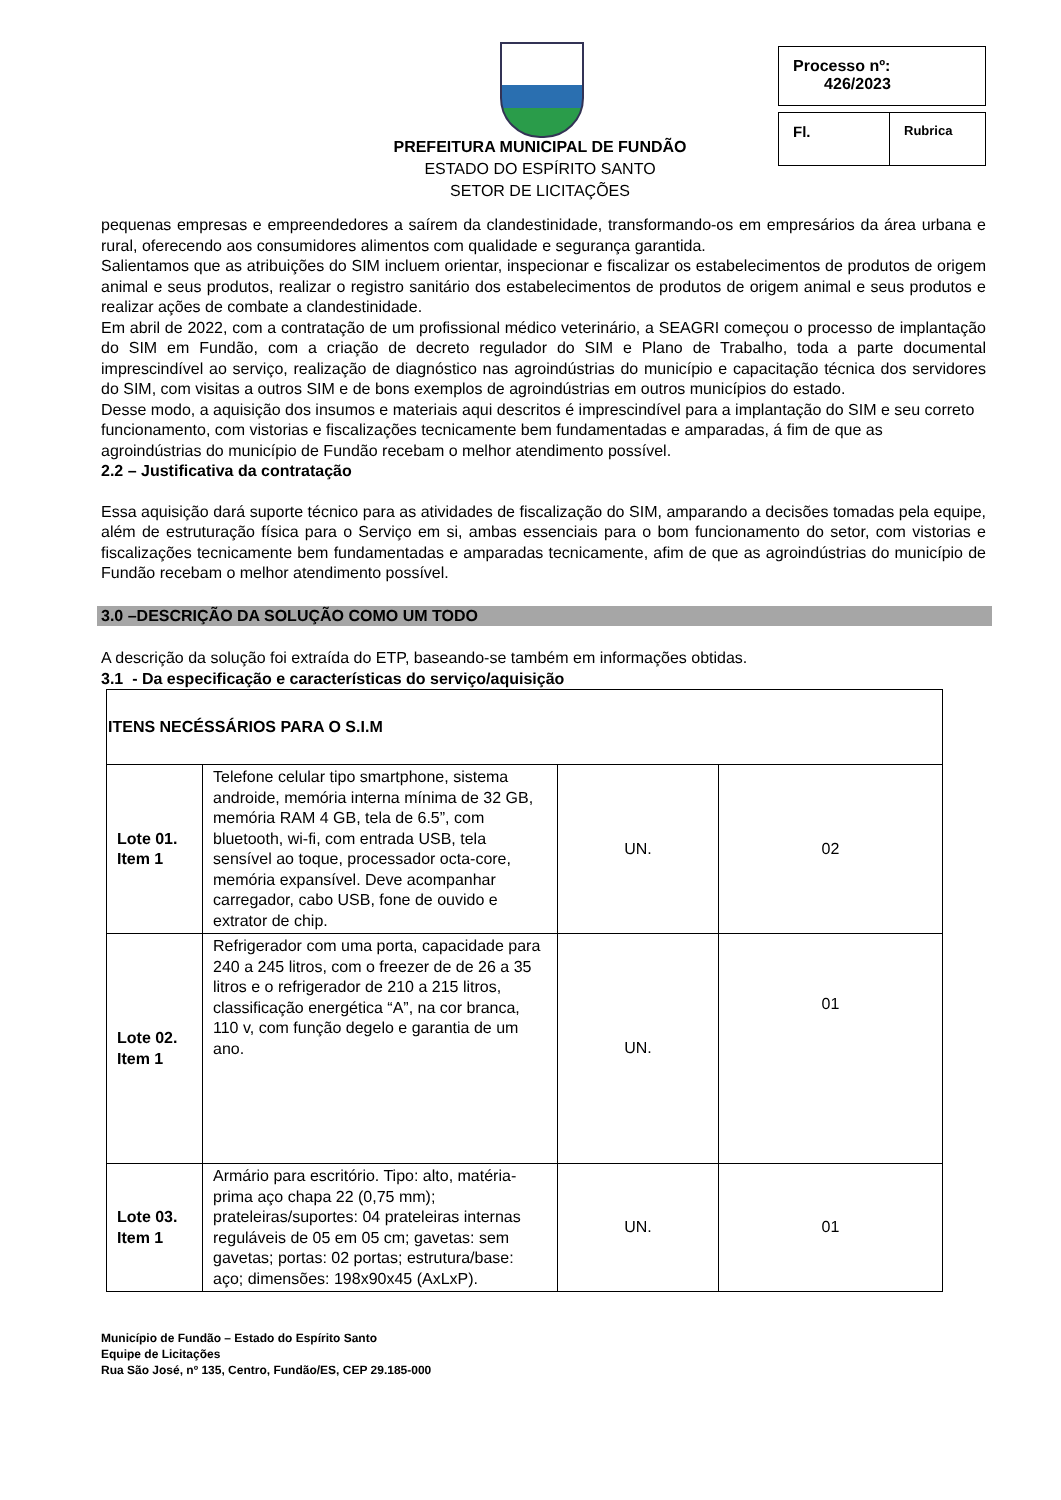PREFEITURA MUNICIPAL DE FUNDÃO
ESTADO DO ESPÍRITO SANTO
SETOR DE LICITAÇÕES
Processo nº:
426/2023
Fl.
Rubrica
pequenas empresas e empreendedores a saírem da clandestinidade, transformando-os em empresários da área urbana e rural, oferecendo aos consumidores alimentos com qualidade e segurança garantida.
Salientamos que as atribuições do SIM incluem orientar, inspecionar e fiscalizar os estabelecimentos de produtos de origem animal e seus produtos, realizar o registro sanitário dos estabelecimentos de produtos de origem animal e seus produtos e realizar ações de combate a clandestinidade.
Em abril de 2022, com a contratação de um profissional médico veterinário, a SEAGRI começou o processo de implantação do SIM em Fundão, com a criação de decreto regulador do SIM e Plano de Trabalho, toda a parte documental imprescindível ao serviço, realização de diagnóstico nas agroindústrias do município e capacitação técnica dos servidores do SIM, com visitas a outros SIM e de bons exemplos de agroindústrias em outros municípios do estado.
Desse modo, a aquisição dos insumos e materiais aqui descritos é imprescindível para a implantação do SIM e seu correto funcionamento, com vistorias e fiscalizações tecnicamente bem fundamentadas e amparadas, á fim de que as agroindústrias do município de Fundão recebam o melhor atendimento possível.
2.2 – Justificativa da contratação
Essa aquisição dará suporte técnico para as atividades de fiscalização do SIM, amparando a decisões tomadas pela equipe, além de estruturação física para o Serviço em si, ambas essenciais para o bom funcionamento do setor, com vistorias e fiscalizações tecnicamente bem fundamentadas e amparadas tecnicamente, afim de que as agroindústrias do município de Fundão recebam o melhor atendimento possível.
3.0 –DESCRIÇÃO DA SOLUÇÃO COMO UM TODO
A descrição da solução foi extraída do ETP, baseando-se também em informações obtidas.
3.1 - Da especificação e características do serviço/aquisição
| ITENS NECÉSSÁRIOS PARA O S.I.M | | | |
| --- | --- | --- | --- |
| Lote 01. Item 1 | Telefone celular tipo smartphone, sistema androide, memória interna mínima de 32 GB, memória RAM 4 GB, tela de 6.5”, com bluetooth, wi-fi, com entrada USB, tela sensível ao toque, processador octa-core, memória expansível. Deve acompanhar carregador, cabo USB, fone de ouvido e extrator de chip. | UN. | 02 |
| Lote 02. Item 1 | Refrigerador com uma porta, capacidade para 240 a 245 litros, com o freezer de de 26 a 35 litros e o refrigerador de 210 a 215 litros, classificação energética “A”, na cor branca, 110 v, com função degelo e garantia de um ano. | UN. | 01 |
| Lote 03. Item 1 | Armário para escritório. Tipo: alto, matéria-prima aço chapa 22 (0,75 mm); prateleiras/suportes: 04 prateleiras internas reguláveis de 05 em 05 cm; gavetas: sem gavetas; portas: 02 portas; estrutura/base: aço; dimensões: 198x90x45 (AxLxP). | UN. | 01 |
Município de Fundão – Estado do Espírito Santo
Equipe de Licitações
Rua São José, nº 135, Centro, Fundão/ES, CEP 29.185-000